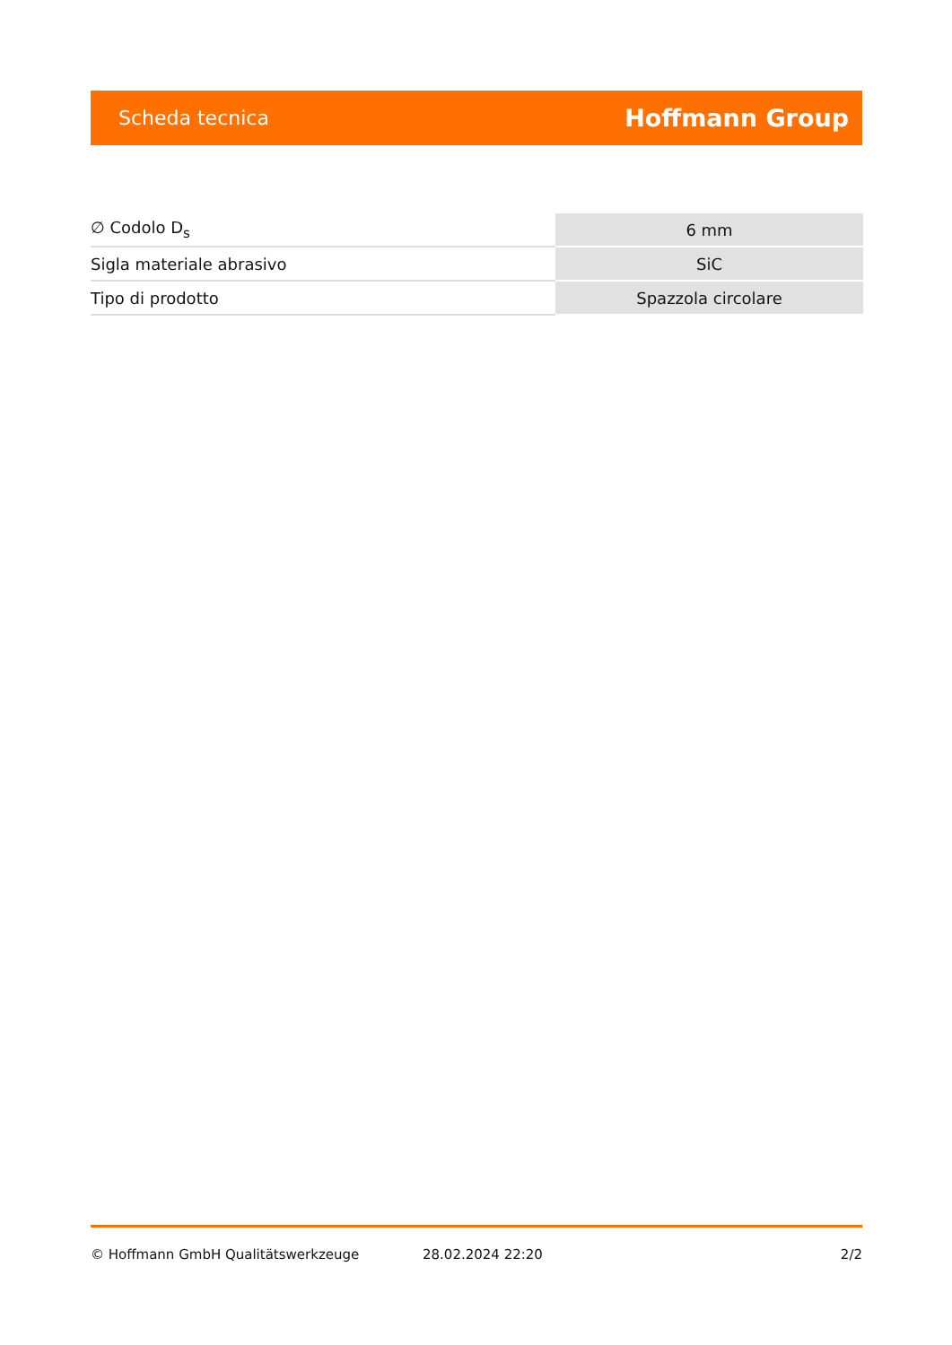Scheda tecnica Hoffmann Group
| ∅ Codolo D<sub>s</sub> | 6 mm |
| Sigla materiale abrasivo | SiC |
| Tipo di prodotto | Spazzola circolare |
© Hoffmann GmbH Qualitätswerkzeuge 28.02.2024 22:20 2/2